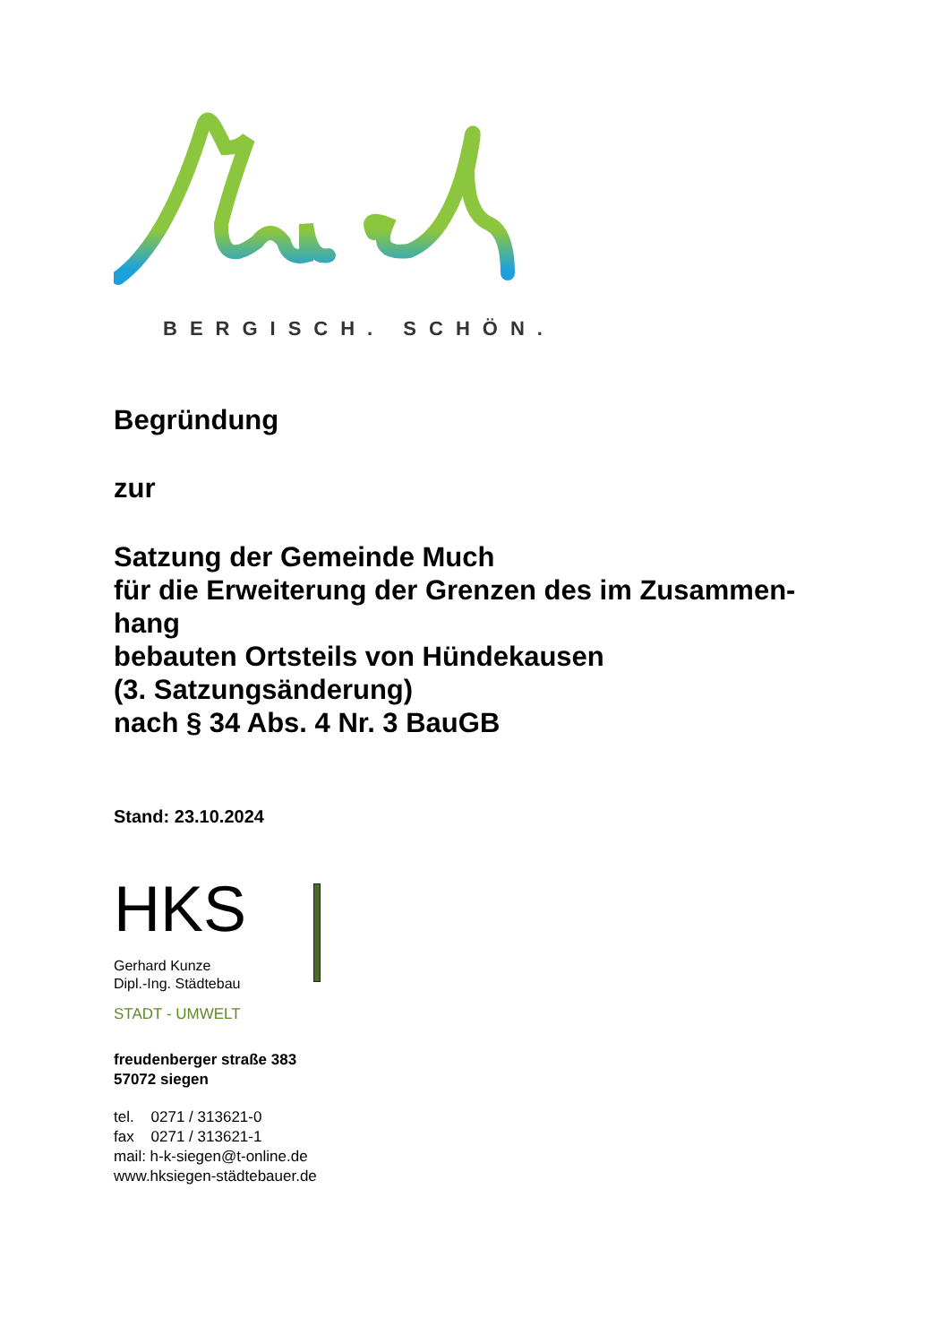BERGISCH. SCHÖN.
Begründung
zur
Satzung der Gemeinde Much
für die Erweiterung der Grenzen des im Zusammen-
hang
bebauten Ortsteils von Hündekausen
(3. Satzungsänderung)
nach § 34 Abs. 4 Nr. 3 BauGB
Stand: 23.10.2024
HKS
Gerhard Kunze
Dipl.-Ing. Städtebau
STADT - UMWELT
freudenberger straße 383
57072 siegen
tel. 0271 / 313621-0
fax 0271 / 313621-1
mail: h-k-siegen@t-online.de
www.hksiegen-städtebauer.de